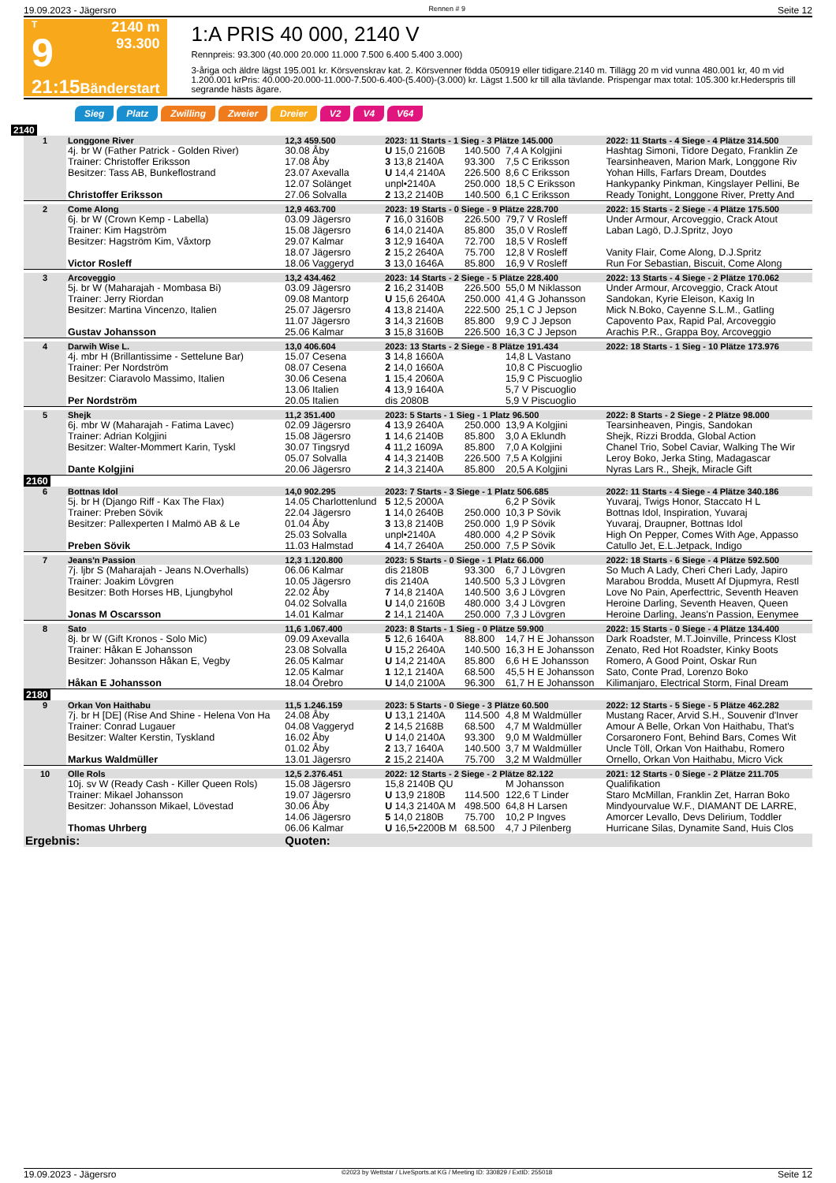19.09.2023 - Jägersro Rennen # 9 Seite 12
T
9
21:15
2140 m
93.300
Bänderstart
1:A PRIS 40 000, 2140 V
Rennpreis: 93.300 (40.000 20.000 11.000 7.500 6.400 5.400 3.000)
3-åriga och äldre lägst 195.001 kr. Körsvenskrav kat. 2. Körsvenner födda 050919 eller tidigare.2140 m. Tillägg 20 m vid vunna 480.001 kr, 40 m vid 1.200.001 krPris: 40.000-20.000-11.000-7.500-6.400-(5.400)-(3.000) kr. Lägst 1.500 kr till alla tävlande. Prispengar max total: 105.300 kr.Hederspris till segrande hästs ägare.
Sieg Platz Zwilling Zweier Dreier V2 V4 V64
2140
| 1 | Longgone River | 12,3 459.500 | 2023: 11 Starts - 1 Sieg - 3 Plätze 145.000 | | | | 2022: 11 Starts - 4 Siege - 4 Plätze 314.500 |
| | 4j. br W (Father Patrick - Golden River) | 30.08 Åby | U 15,0 2160B | 140.500 | 7,4 A Kolgjini | | Hashtag Simoni, Tidore Degato, Franklin Ze |
| | Trainer: Christoffer Eriksson | 17.08 Åby | 3 13,8 2140A | 93.300 | 7,5 C Eriksson | | Tearsinheaven, Marion Mark, Longgone Riv |
| | Besitzer: Tass AB, Bunkeflostrand | 23.07 Axevalla | U 14,4 2140A | 226.500 | 8,6 C Eriksson | | Yohan Hills, Farfars Dream, Doutdes |
| | | 12.07 Solänget | unpl•2140A | 250.000 | 18,5 C Eriksson | | Hankypanky Pinkman, Kingslayer Pellini, Be |
| | Christoffer Eriksson | 27.06 Solvalla | 2 13,2 2140B | 140.500 | 6,1 C Eriksson | | Ready Tonight, Longgone River, Pretty And |
| 2 | Come Along | 12,9 463.700 | 2023: 19 Starts - 0 Siege - 9 Plätze 228.700 | | | | 2022: 15 Starts - 2 Siege - 4 Plätze 175.500 |
| | 6j. br W (Crown Kemp - Labella) | 03.09 Jägersro | 7 16,0 3160B | 226.500 | 79,7 V Rosleff | | Under Armour, Arcoveggio, Crack Atout |
| | Trainer: Kim Hagström | 15.08 Jägersro | 6 14,0 2140A | 85.800 | 35,0 V Rosleff | | Laban Lagö, D.J.Spritz, Joyo |
| | Besitzer: Hagström Kim, Våxtorp | 29.07 Kalmar | 3 12,9 1640A | 72.700 | 18,5 V Rosleff | | |
| | | 18.07 Jägersro | 2 15,2 2640A | 75.700 | 12,8 V Rosleff | | Vanity Flair, Come Along, D.J.Spritz |
| | Victor Rosleff | 18.06 Vaggeryd | 3 13,0 1646A | 85.800 | 16,9 V Rosleff | | Run For Sebastian, Biscuit, Come Along |
| 3 | Arcoveggio | 13,2 434.462 | 2023: 14 Starts - 2 Siege - 5 Plätze 228.400 | | | | 2022: 13 Starts - 4 Siege - 2 Plätze 170.062 |
| | 5j. br W (Maharajah - Mombasa Bi) | 03.09 Jägersro | 2 16,2 3140B | 226.500 | 55,0 M Niklasson | | Under Armour, Arcoveggio, Crack Atout |
| | Trainer: Jerry Riordan | 09.08 Mantorp | U 15,6 2640A | 250.000 | 41,4 G Johansson | | Sandokan, Kyrie Eleison, Kaxig In |
| | Besitzer: Martina Vincenzo, Italien | 25.07 Jägersro | 4 13,8 2140A | 222.500 | 25,1 C J Jepson | | Mick N.Boko, Cayenne S.L.M., Gatling |
| | | 11.07 Jägersro | 3 14,3 2160B | 85.800 | 9,9 C J Jepson | | Capovento Pax, Rapid Pal, Arcoveggio |
| | Gustav Johansson | 25.06 Kalmar | 3 15,8 3160B | 226.500 | 16,3 C J Jepson | | Arachis P.R., Grappa Boy, Arcoveggio |
| 4 | Darwih Wise L. | 13,0 406.604 | 2023: 13 Starts - 2 Siege - 8 Plätze 191.434 | | | | 2022: 18 Starts - 1 Sieg - 10 Plätze 173.976 |
| | 4j. mbr H (Brillantissime - Settelune Bar) | 15.07 Cesena | 3 14,8 1660A | | 14,8 L Vastano | | |
| | Trainer: Per Nordström | 08.07 Cesena | 2 14,0 1660A | | 10,8 C Piscuoglio | | |
| | Besitzer: Ciaravolo Massimo, Italien | 30.06 Cesena | 1 15,4 2060A | | 15,9 C Piscuoglio | | |
| | | 13.06 Italien | 4 13,9 1640A | | 5,7 V Piscuoglio | | |
| | Per Nordström | 20.05 Italien | dis 2080B | | 5,9 V Piscuoglio | | |
| 5 | Shejk | 11,2 351.400 | 2023: 5 Starts - 1 Sieg - 1 Platz 96.500 | | | | 2022: 8 Starts - 2 Siege - 2 Plätze 98.000 |
| | 6j. mbr W (Maharajah - Fatima Lavec) | 02.09 Jägersro | 4 13,9 2640A | 250.000 | 13,9 A Kolgjini | | Tearsinheaven, Pingis, Sandokan |
| | Trainer: Adrian Kolgjini | 15.08 Jägersro | 1 14,6 2140B | 85.800 | 3,0 A Eklundh | | Shejk, Rizzi Brodda, Global Action |
| | Besitzer: Walter-Mommert Karin, Tyskl | 30.07 Tingsryd | 4 11,2 1609A | 85.800 | 7,0 A Kolgjini | | Chanel Trio, Sobel Caviar, Walking The Wir |
| | | 05.07 Solvalla | 4 14,3 2140B | 226.500 | 7,5 A Kolgjini | | Leroy Boko, Jerka Sting, Madagascar |
| | Dante Kolgjini | 20.06 Jägersro | 2 14,3 2140A | 85.800 | 20,5 A Kolgjini | | Nyras Lars R., Shejk, Miracle Gift |
| 2160 | | | | | | | |
| 6 | Bottnas Idol | 14,0 902.295 | 2023: 7 Starts - 3 Siege - 1 Platz 506.685 | | | | 2022: 11 Starts - 4 Siege - 4 Plätze 340.186 |
| | 5j. br H (Django Riff - Kax The Flax) | 14.05 Charlottenlund | 5 12,5 2000A | | 6,2 P Sövik | | Yuvaraj, Twigs Honor, Staccato H L |
| | Trainer: Preben Sövik | 22.04 Jägersro | 1 14,0 2640B | 250.000 | 10,3 P Sövik | | Bottnas Idol, Inspiration, Yuvaraj |
| | Besitzer: Pallexperten I Malmö AB & Le | 01.04 Åby | 3 13,8 2140B | 250.000 | 1,9 P Sövik | | Yuvaraj, Draupner, Bottnas Idol |
| | | 25.03 Solvalla | unpl•2140A | 480.000 | 4,2 P Sövik | | High On Pepper, Comes With Age, Appasso |
| | Preben Sövik | 11.03 Halmstad | 4 14,7 2640A | 250.000 | 7,5 P Sövik | | Catullo Jet, E.L.Jetpack, Indigo |
| 7 | Jeans'n Passion | 12,3 1.120.800 | 2023: 5 Starts - 0 Siege - 1 Platz 66.000 | | | | 2022: 18 Starts - 6 Siege - 4 Plätze 592.500 |
| | 7j. ljbr S (Maharajah - Jeans N.Overhalls) | 06.06 Kalmar | dis 2180B | 93.300 | 6,7 J Lövgren | | So Much A Lady, Cheri Cheri Lady, Japiro |
| | Trainer: Joakim Lövgren | 10.05 Jägersro | dis 2140A | 140.500 | 5,3 J Lövgren | | Marabou Brodda, Musett Af Djupmyra, Restl |
| | Besitzer: Both Horses HB, Ljungbyhol | 22.02 Åby | 7 14,8 2140A | 140.500 | 3,6 J Lövgren | | Love No Pain, Aperfecttric, Seventh Heaven |
| | | 04.02 Solvalla | U 14,0 2160B | 480.000 | 3,4 J Lövgren | | Heroine Darling, Seventh Heaven, Queen |
| | Jonas M Oscarsson | 14.01 Kalmar | 2 14,1 2140A | 250.000 | 7,3 J Lövgren | | Heroine Darling, Jeans'n Passion, Eenymee |
| 8 | Sato | 11,6 1.067.400 | 2023: 8 Starts - 1 Sieg - 0 Plätze 59.900 | | | | 2022: 15 Starts - 0 Siege - 4 Plätze 134.400 |
| | 8j. br W (Gift Kronos - Solo Mic) | 09.09 Axevalla | 5 12,6 1640A | 88.800 | 14,7 H E Johansson | | Dark Roadster, M.T.Joinville, Princess Klost |
| | Trainer: Håkan E Johansson | 23.08 Solvalla | U 15,2 2640A | 140.500 | 16,3 H E Johansson | | Zenato, Red Hot Roadster, Kinky Boots |
| | Besitzer: Johansson Håkan E, Vegby | 26.05 Kalmar | U 14,2 2140A | 85.800 | 6,6 H E Johansson | | Romero, A Good Point, Oskar Run |
| | | 12.05 Kalmar | 1 12,1 2140A | 68.500 | 45,5 H E Johansson | | Sato, Conte Prad, Lorenzo Boko |
| | Håkan E Johansson | 18.04 Örebro | U 14,0 2100A | 96.300 | 61,7 H E Johansson | | Kilimanjaro, Electrical Storm, Final Dream |
| 2180 | | | | | | | |
| 9 | Orkan Von Haithabu | 11,5 1.246.159 | 2023: 5 Starts - 0 Siege - 3 Plätze 60.500 | | | | 2022: 12 Starts - 5 Siege - 5 Plätze 462.282 |
| | 7j. br H [DE] (Rise And Shine - Helena Von Ha | 24.08 Åby | U 13,1 2140A | 114.500 | 4,8 M Waldmüller | | Mustang Racer, Arvid S.H., Souvenir d'Inver |
| | Trainer: Conrad Lugauer | 04.08 Vaggeryd | 2 14,5 2168B | 68.500 | 4,7 M Waldmüller | | Amour A Belle, Orkan Von Haithabu, That's |
| | Besitzer: Walter Kerstin, Tyskland | 16.02 Åby | U 14,0 2140A | 93.300 | 9,0 M Waldmüller | | Corsaronero Font, Behind Bars, Comes Wit |
| | | 01.02 Åby | 2 13,7 1640A | 140.500 | 3,7 M Waldmüller | | Uncle Töll, Orkan Von Haithabu, Romero |
| | Markus Waldmüller | 13.01 Jägersro | 2 15,2 2140A | 75.700 | 3,2 M Waldmüller | | Ornello, Orkan Von Haithabu, Micro Vick |
| 10 | Olle Rols | 12,5 2.376.451 | 2022: 12 Starts - 2 Siege - 2 Plätze 82.122 | | | | 2021: 12 Starts - 0 Siege - 2 Plätze 211.705 |
| | 10j. sv W (Ready Cash - Killer Queen Rols) | 15.08 Jägersro | 15,8 2140B QU | | M Johansson | | Qualifikation |
| | Trainer: Mikael Johansson | 19.07 Jägersro | U 13,9 2180B | 114.500 | 122,6 T Linder | | Staro McMillan, Franklin Zet, Harran Boko |
| | Besitzer: Johansson Mikael, Lövestad | 30.06 Åby | U 14,3 2140A M | 498.500 | 64,8 H Larsen | | Mindyourvalue W.F., DIAMANT DE LARRE, |
| | | 14.06 Jägersro | 5 14,0 2180B | 75.700 | 10,2 P Ingves | | Amorcer Levallo, Devs Delirium, Toddler |
| | Thomas Uhrberg | 06.06 Kalmar | U 16,5•2200B M | 68.500 | 4,7 J Pilenberg | | Hurricane Silas, Dynamite Sand, Huis Clos |
| Ergebnis: | | Quoten: | | | | | |
19.09.2023 - Jägersro ©2023 by Wettstar / LiveSports.at KG / Meeting ID: 330829 / ExtID: 255018 Seite 12